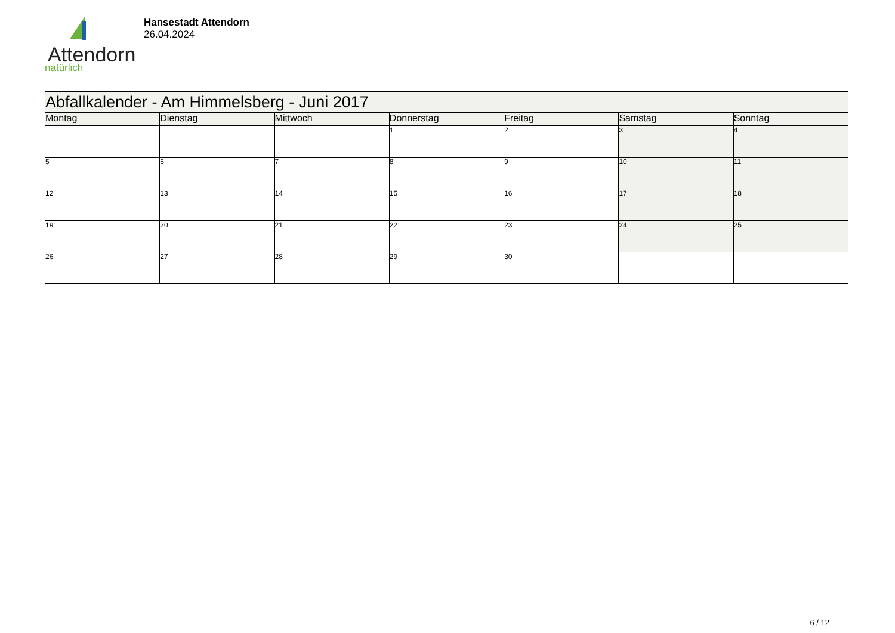Attendorn
natürlich
Hansestadt Attendorn
26.04.2024
| Abfallkalender - Am Himmelsberg - Juni 2017 | | | | | | |
| Montag | Dienstag | Mittwoch | Donnerstag | Freitag | Samstag | Sonntag |
| | | | 1 | 2 | 3 | 4 |
| 5 | 6 | 7 | 8 | 9 | 10 | 11 |
| 12 | 13 | 14 | 15 | 16 | 17 | 18 |
| 19 | 20 | 21 | 22 | 23 | 24 | 25 |
| 26 | 27 | 28 | 29 | 30 | | |
6 / 12